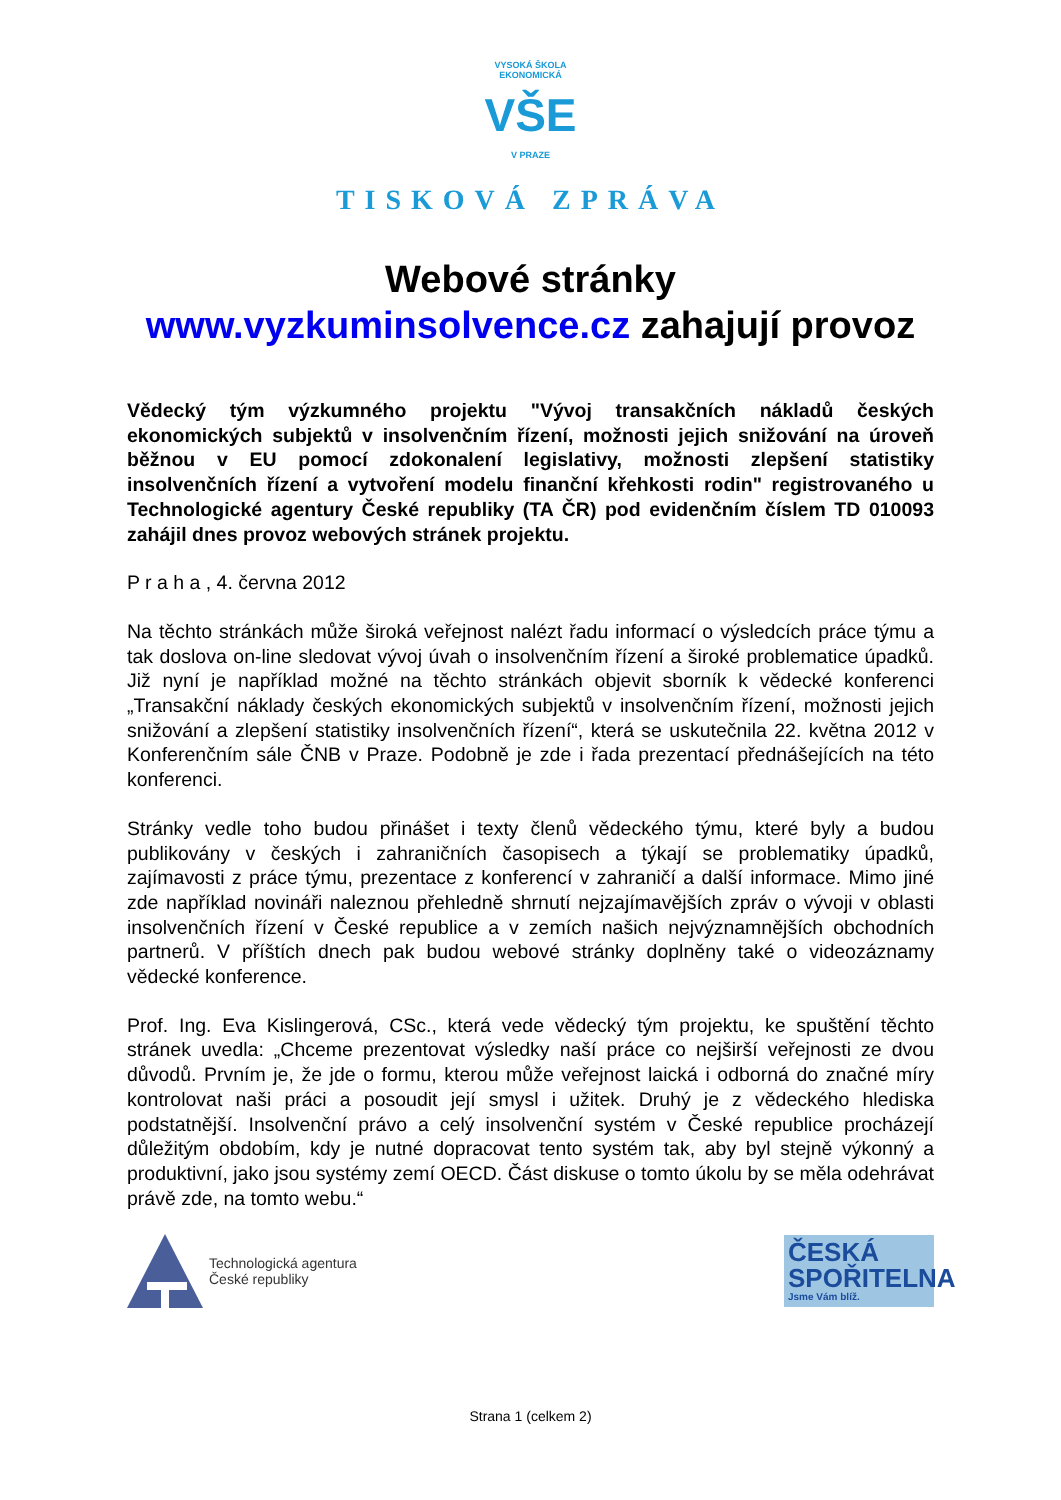VYSOKÁ ŠKOLA EKONOMICKÁ
VŠE
V PRAZE
TISKOVÁ ZPRÁVA
Webové stránky
www.vyzkuminsolvence.cz zahajují provoz
Vědecký tým výzkumného projektu "Vývoj transakčních nákladů českých ekonomických subjektů v insolvenčním řízení, možnosti jejich snižování na úroveň běžnou v EU pomocí zdokonalení legislativy, možnosti zlepšení statistiky insolvenčních řízení a vytvoření modelu finanční křehkosti rodin" registrovaného u Technologické agentury České republiky (TA ČR) pod evidenčním číslem TD 010093 zahájil dnes provoz webových stránek projektu.
P r a h a , 4. června 2012
Na těchto stránkách může široká veřejnost nalézt řadu informací o výsledcích práce týmu a tak doslova on-line sledovat vývoj úvah o insolvenčním řízení a široké problematice úpadků. Již nyní je například možné na těchto stránkách objevit sborník k vědecké konferenci „Transakční náklady českých ekonomických subjektů v insolvenčním řízení, možnosti jejich snižování a zlepšení statistiky insolvenčních řízení“, která se uskutečnila 22. května 2012 v Konferenčním sále ČNB v Praze. Podobně je zde i řada prezentací přednášejících na této konferenci.
Stránky vedle toho budou přinášet i texty členů vědeckého týmu, které byly a budou publikovány v českých i zahraničních časopisech a týkají se problematiky úpadků, zajímavosti z práce týmu, prezentace z konferencí v zahraničí a další informace. Mimo jiné zde například novináři naleznou přehledně shrnutí nejzajímavějších zpráv o vývoji v oblasti insolvenčních řízení v České republice a v zemích našich nejvýznamnějších obchodních partnerů. V příštích dnech pak budou webové stránky doplněny také o videozáznamy vědecké konference.
Prof. Ing. Eva Kislingerová, CSc., která vede vědecký tým projektu, ke spuštění těchto stránek uvedla: „Chceme prezentovat výsledky naší práce co nejširší veřejnosti ze dvou důvodů. Prvním je, že jde o formu, kterou může veřejnost laická i odborná do značné míry kontrolovat naši práci a posoudit její smysl i užitek. Druhý je z vědeckého hlediska podstatnější. Insolvenční právo a celý insolvenční systém v České republice procházejí důležitým obdobím, kdy je nutné dopracovat tento systém tak, aby byl stejně výkonný a produktivní, jako jsou systémy zemí OECD. Část diskuse o tomto úkolu by se měla odehrávat právě zde, na tomto webu.“
Technologická agentura
České republiky
ČESKÁ
SPOŘITELNA
Jsme Vám blíž.
Strana 1 (celkem 2)